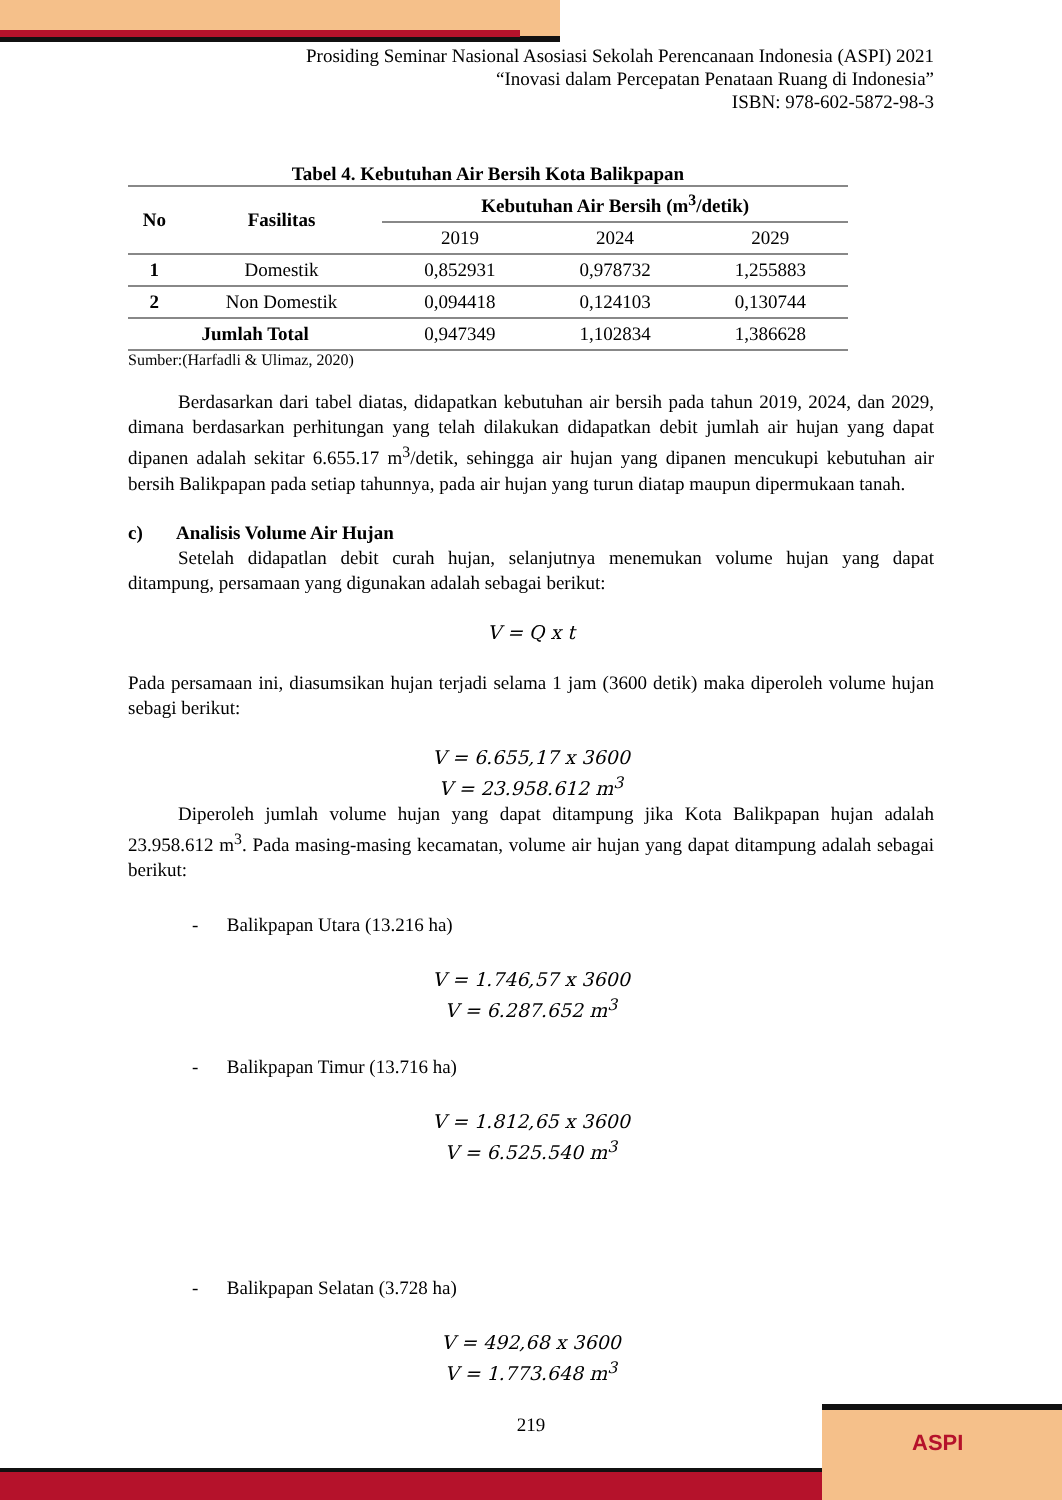Prosiding Seminar Nasional Asosiasi Sekolah Perencanaan Indonesia (ASPI) 2021
“Inovasi dalam Percepatan Penataan Ruang di Indonesia”
ISBN: 978-602-5872-98-3
Tabel 4. Kebutuhan Air Bersih Kota Balikpapan
| No | Fasilitas | Kebutuhan Air Bersih (m<sup>3</sup>/detik) | | |
| --- | --- | --- | --- | --- |
| | | 2019 | 2024 | 2029 |
| 1 | Domestik | 0,852931 | 0,978732 | 1,255883 |
| 2 | Non Domestik | 0,094418 | 0,124103 | 0,130744 |
| Jumlah Total | | 0,947349 | 1,102834 | 1,386628 |
Sumber:(Harfadli & Ulimaz, 2020)
Berdasarkan dari tabel diatas, didapatkan kebutuhan air bersih pada tahun 2019, 2024, dan 2029, dimana berdasarkan perhitungan yang telah dilakukan didapatkan debit jumlah air hujan yang dapat dipanen adalah sekitar 6.655.17 m<sup>3</sup>/detik, sehingga air hujan yang dipanen mencukupi kebutuhan air bersih Balikpapan pada setiap tahunnya, pada air hujan yang turun diatap maupun dipermukaan tanah.
c) Analisis Volume Air Hujan
Setelah didapatlan debit curah hujan, selanjutnya menemukan volume hujan yang dapat ditampung, persamaan yang digunakan adalah sebagai berikut:
V = Q x t
Pada persamaan ini, diasumsikan hujan terjadi selama 1 jam (3600 detik) maka diperoleh volume hujan sebagi berikut:
V = 6.655,17 x 3600
V = 23.958.612 m<sup>3</sup>
Diperoleh jumlah volume hujan yang dapat ditampung jika Kota Balikpapan hujan adalah 23.958.612 m<sup>3</sup>. Pada masing-masing kecamatan, volume air hujan yang dapat ditampung adalah sebagai berikut:
- Balikpapan Utara (13.216 ha)
V = 1.746,57 x 3600
V = 6.287.652 m<sup>3</sup>
- Balikpapan Timur (13.716 ha)
V = 1.812,65 x 3600
V = 6.525.540 m<sup>3</sup>
- Balikpapan Selatan (3.728 ha)
V = 492,68 x 3600
V = 1.773.648 m<sup>3</sup>
219
ASPI